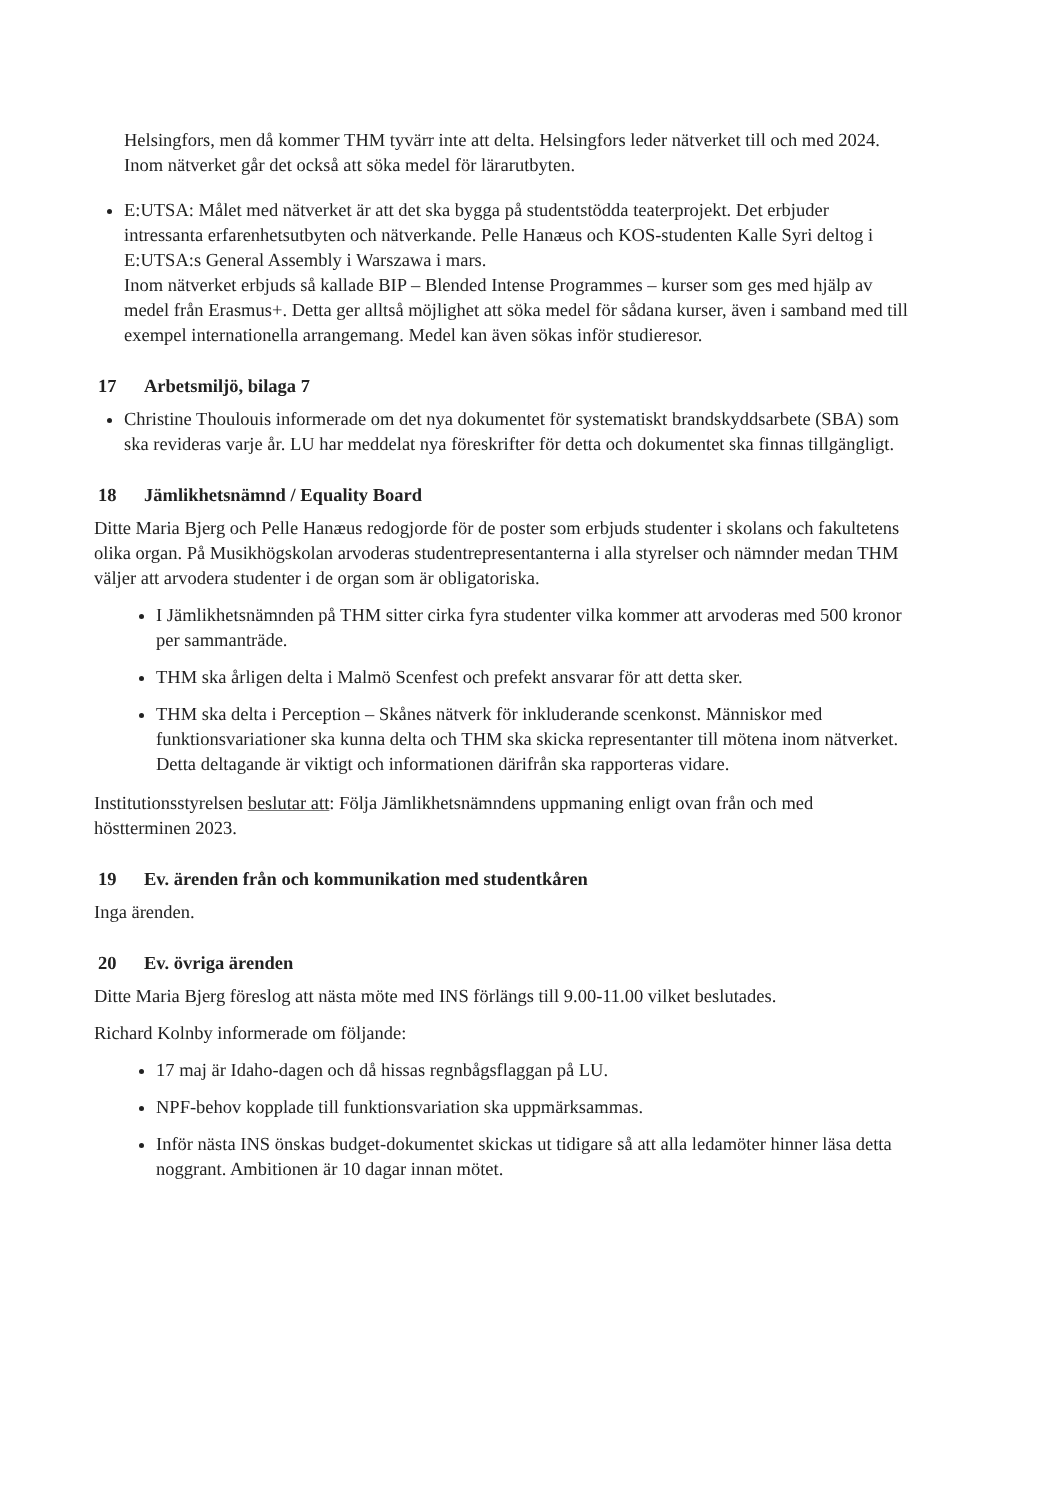Helsingfors, men då kommer THM tyvärr inte att delta. Helsingfors leder nätverket till och med 2024.
Inom nätverket går det också att söka medel för lärarutbyten.
E:UTSA: Målet med nätverket är att det ska bygga på studentstödda teaterprojekt. Det erbjuder intressanta erfarenhetsutbyten och nätverkande. Pelle Hanæus och KOS-studenten Kalle Syri deltog i E:UTSA:s General Assembly i Warszawa i mars.
Inom nätverket erbjuds så kallade BIP – Blended Intense Programmes – kurser som ges med hjälp av medel från Erasmus+. Detta ger alltså möjlighet att söka medel för sådana kurser, även i samband med till exempel internationella arrangemang. Medel kan även sökas inför studieresor.
17 Arbetsmiljö, bilaga 7
Christine Thoulouis informerade om det nya dokumentet för systematiskt brandskyddsarbete (SBA) som ska revideras varje år. LU har meddelat nya föreskrifter för detta och dokumentet ska finnas tillgängligt.
18 Jämlikhetsnämnd / Equality Board
Ditte Maria Bjerg och Pelle Hanæus redogjorde för de poster som erbjuds studenter i skolans och fakultetens olika organ. På Musikhögskolan arvoderas studentrepresentanterna i alla styrelser och nämnder medan THM väljer att arvodera studenter i de organ som är obligatoriska.
I Jämlikhetsnämnden på THM sitter cirka fyra studenter vilka kommer att arvoderas med 500 kronor per sammanträde.
THM ska årligen delta i Malmö Scenfest och prefekt ansvarar för att detta sker.
THM ska delta i Perception – Skånes nätverk för inkluderande scenkonst. Människor med funktionsvariationer ska kunna delta och THM ska skicka representanter till mötena inom nätverket. Detta deltagande är viktigt och informationen därifrån ska rapporteras vidare.
Institutionsstyrelsen beslutar att: Följa Jämlikhetsnämndens uppmaning enligt ovan från och med höstterminen 2023.
19 Ev. ärenden från och kommunikation med studentkåren
Inga ärenden.
20 Ev. övriga ärenden
Ditte Maria Bjerg föreslog att nästa möte med INS förlängs till 9.00-11.00 vilket beslutades.
Richard Kolnby informerade om följande:
17 maj är Idaho-dagen och då hissas regnbågsflaggan på LU.
NPF-behov kopplade till funktionsvariation ska uppmärksammas.
Inför nästa INS önskas budget-dokumentet skickas ut tidigare så att alla ledamöter hinner läsa detta noggrant. Ambitionen är 10 dagar innan mötet.